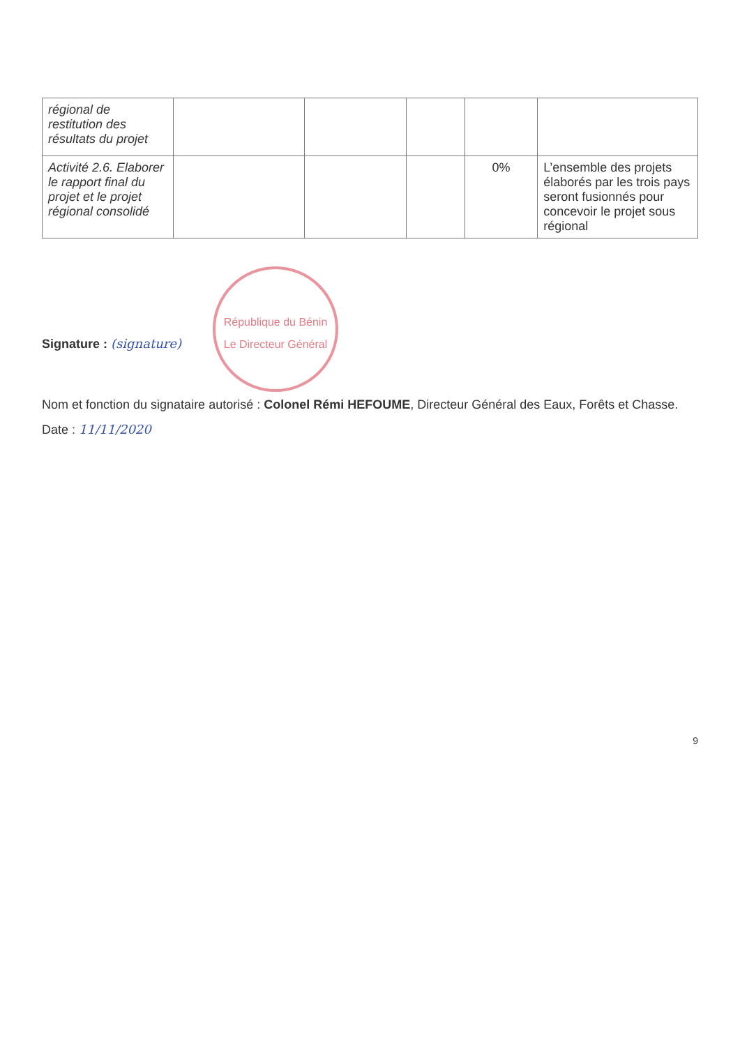| régional de restitution des résultats du projet | | | | | |
| Activité 2.6. Elaborer le rapport final du projet et le projet régional consolidé | | | | 0% | L’ensemble des projets élaborés par les trois pays seront fusionnés pour concevoir le projet sous régional |
Signature : (signature) République du Bénin
Le Directeur Général
Nom et fonction du signataire autorisé : Colonel Rémi HEFOUME, Directeur Général des Eaux, Forêts et Chasse.
Date : 11/11/2020
9